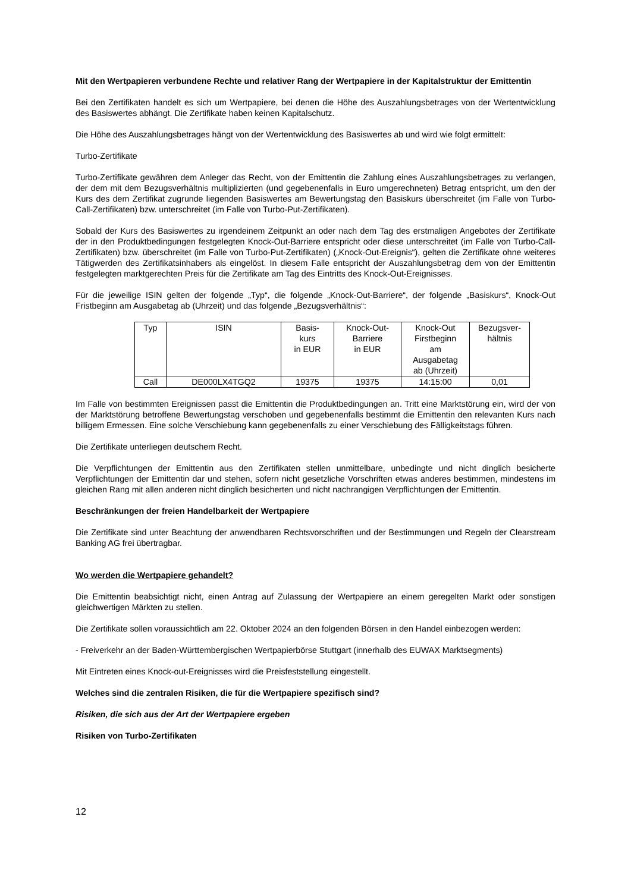Mit den Wertpapieren verbundene Rechte und relativer Rang der Wertpapiere in der Kapitalstruktur der Emittentin
Bei den Zertifikaten handelt es sich um Wertpapiere, bei denen die Höhe des Auszahlungsbetrages von der Wertentwicklung des Basiswertes abhängt. Die Zertifikate haben keinen Kapitalschutz.
Die Höhe des Auszahlungsbetrages hängt von der Wertentwicklung des Basiswertes ab und wird wie folgt ermittelt:
Turbo-Zertifikate
Turbo-Zertifikate gewähren dem Anleger das Recht, von der Emittentin die Zahlung eines Auszahlungsbetrages zu verlangen, der dem mit dem Bezugsverhältnis multiplizierten (und gegebenenfalls in Euro umgerechneten) Betrag entspricht, um den der Kurs des dem Zertifikat zugrunde liegenden Basiswertes am Bewertungstag den Basiskurs überschreitet (im Falle von Turbo-Call-Zertifikaten) bzw. unterschreitet (im Falle von Turbo-Put-Zertifikaten).
Sobald der Kurs des Basiswertes zu irgendeinem Zeitpunkt an oder nach dem Tag des erstmaligen Angebotes der Zertifikate der in den Produktbedingungen festgelegten Knock-Out-Barriere entspricht oder diese unterschreitet (im Falle von Turbo-Call-Zertifikaten) bzw. überschreitet (im Falle von Turbo-Put-Zertifikaten) („Knock-Out-Ereignis“), gelten die Zertifikate ohne weiteres Tätigwerden des Zertifikatsinhabers als eingelöst. In diesem Falle entspricht der Auszahlungsbetrag dem von der Emittentin festgelegten marktgerechten Preis für die Zertifikate am Tag des Eintritts des Knock-Out-Ereignisses.
Für die jeweilige ISIN gelten der folgende „Typ“, die folgende „Knock-Out-Barriere“, der folgende „Basiskurs“, Knock-Out Fristbeginn am Ausgabetag ab (Uhrzeit) und das folgende „Bezugsverhältnis“:
| Typ | ISIN | Basis- kurs in EUR | Knock-Out- Barriere in EUR | Knock-Out Firstbeginn am Ausgabetag ab (Uhrzeit) | Bezugsver- hältnis |
| Call | DE000LX4TGQ2 | 19375 | 19375 | 14:15:00 | 0,01 |
Im Falle von bestimmten Ereignissen passt die Emittentin die Produktbedingungen an. Tritt eine Marktstörung ein, wird der von der Marktstörung betroffene Bewertungstag verschoben und gegebenenfalls bestimmt die Emittentin den relevanten Kurs nach billigem Ermessen. Eine solche Verschiebung kann gegebenenfalls zu einer Verschiebung des Fälligkeitstags führen.
Die Zertifikate unterliegen deutschem Recht.
Die Verpflichtungen der Emittentin aus den Zertifikaten stellen unmittelbare, unbedingte und nicht dinglich besicherte Verpflichtungen der Emittentin dar und stehen, sofern nicht gesetzliche Vorschriften etwas anderes bestimmen, mindestens im gleichen Rang mit allen anderen nicht dinglich besicherten und nicht nachrangigen Verpflichtungen der Emittentin.
Beschränkungen der freien Handelbarkeit der Wertpapiere
Die Zertifikate sind unter Beachtung der anwendbaren Rechtsvorschriften und der Bestimmungen und Regeln der Clearstream Banking AG frei übertragbar.
Wo werden die Wertpapiere gehandelt?
Die Emittentin beabsichtigt nicht, einen Antrag auf Zulassung der Wertpapiere an einem geregelten Markt oder sonstigen gleichwertigen Märkten zu stellen.
Die Zertifikate sollen voraussichtlich am 22. Oktober 2024 an den folgenden Börsen in den Handel einbezogen werden:
- Freiverkehr an der Baden-Württembergischen Wertpapierbörse Stuttgart (innerhalb des EUWAX Marktsegments)
Mit Eintreten eines Knock-out-Ereignisses wird die Preisfeststellung eingestellt.
Welches sind die zentralen Risiken, die für die Wertpapiere spezifisch sind?
Risiken, die sich aus der Art der Wertpapiere ergeben
Risiken von Turbo-Zertifikaten
12